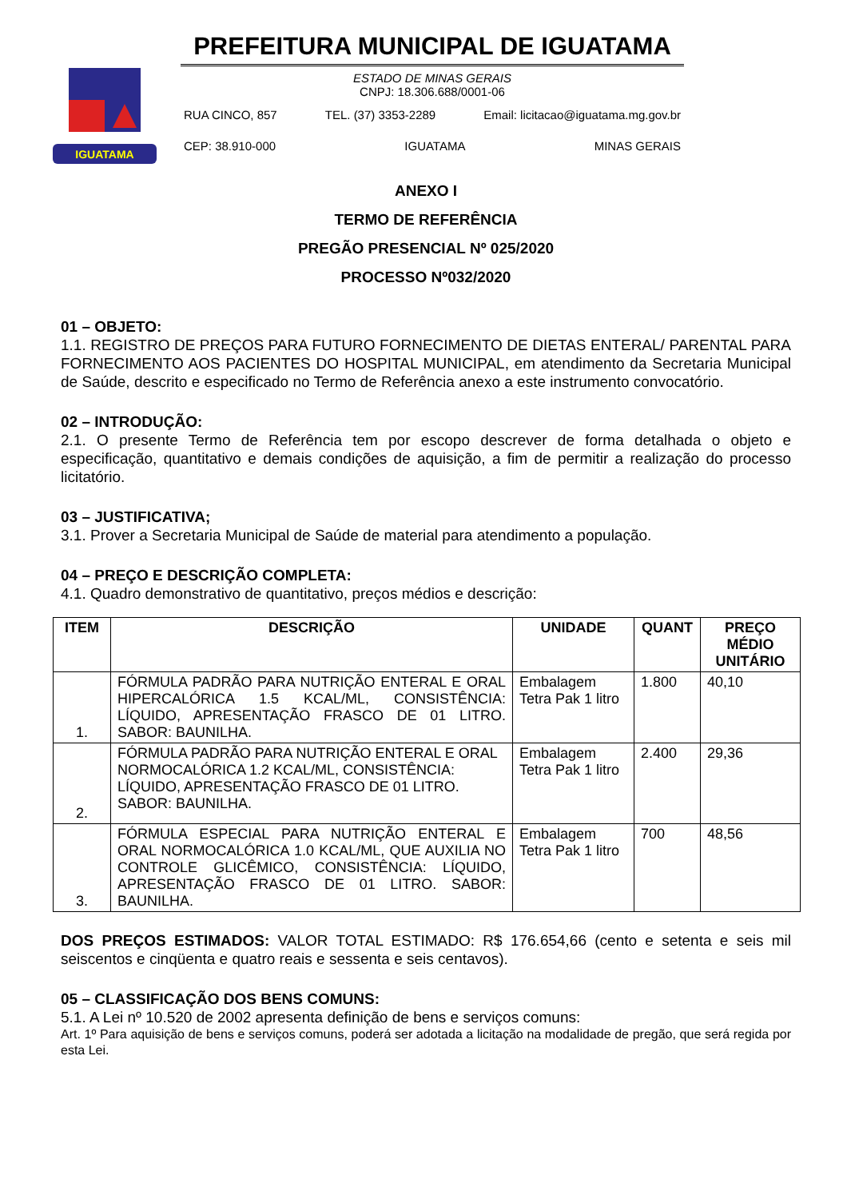IGUATAMA
PREFEITURA MUNICIPAL DE IGUATAMA
ESTADO DE MINAS GERAIS
CNPJ: 18.306.688/0001-06
RUA CINCO, 857 TEL. (37) 3353-2289 Email: licitacao@iguatama.mg.gov.br
CEP: 38.910-000 IGUATAMA MINAS GERAIS
ANEXO I
TERMO DE REFERÊNCIA
PREGÃO PRESENCIAL Nº 025/2020
PROCESSO Nº032/2020
01 – OBJETO:
1.1. REGISTRO DE PREÇOS PARA FUTURO FORNECIMENTO DE DIETAS ENTERAL/ PARENTAL PARA FORNECIMENTO AOS PACIENTES DO HOSPITAL MUNICIPAL, em atendimento da Secretaria Municipal de Saúde, descrito e especificado no Termo de Referência anexo a este instrumento convocatório.
02 – INTRODUÇÃO:
2.1. O presente Termo de Referência tem por escopo descrever de forma detalhada o objeto e especificação, quantitativo e demais condições de aquisição, a fim de permitir a realização do processo licitatório.
03 – JUSTIFICATIVA;
3.1. Prover a Secretaria Municipal de Saúde de material para atendimento a população.
04 – PREÇO E DESCRIÇÃO COMPLETA:
4.1. Quadro demonstrativo de quantitativo, preços médios e descrição:
| ITEM | DESCRIÇÃO | UNIDADE | QUANT | PREÇO MÉDIO UNITÁRIO |
| --- | --- | --- | --- | --- |
| 1. | FÓRMULA PADRÃO PARA NUTRIÇÃO ENTERAL E ORAL HIPERCALÓRICA 1.5 KCAL/ML, CONSISTÊNCIA: LÍQUIDO, APRESENTAÇÃO FRASCO DE 01 LITRO. SABOR: BAUNILHA. | Embalagem Tetra Pak 1 litro | 1.800 | 40,10 |
| 2. | FÓRMULA PADRÃO PARA NUTRIÇÃO ENTERAL E ORAL NORMOCALÓRICA 1.2 KCAL/ML, CONSISTÊNCIA: LÍQUIDO, APRESENTAÇÃO FRASCO DE 01 LITRO. SABOR: BAUNILHA. | Embalagem Tetra Pak 1 litro | 2.400 | 29,36 |
| 3. | FÓRMULA ESPECIAL PARA NUTRIÇÃO ENTERAL E ORAL NORMOCALÓRICA 1.0 KCAL/ML, QUE AUXILIA NO CONTROLE GLICÊMICO, CONSISTÊNCIA: LÍQUIDO, APRESENTAÇÃO FRASCO DE 01 LITRO. SABOR: BAUNILHA. | Embalagem Tetra Pak 1 litro | 700 | 48,56 |
DOS PREÇOS ESTIMADOS: VALOR TOTAL ESTIMADO: R$ 176.654,66 (cento e setenta e seis mil seiscentos e cinqüenta e quatro reais e sessenta e seis centavos).
05 – CLASSIFICAÇÃO DOS BENS COMUNS:
5.1. A Lei nº 10.520 de 2002 apresenta definição de bens e serviços comuns:
Art. 1º Para aquisição de bens e serviços comuns, poderá ser adotada a licitação na modalidade de pregão, que será regida por esta Lei.